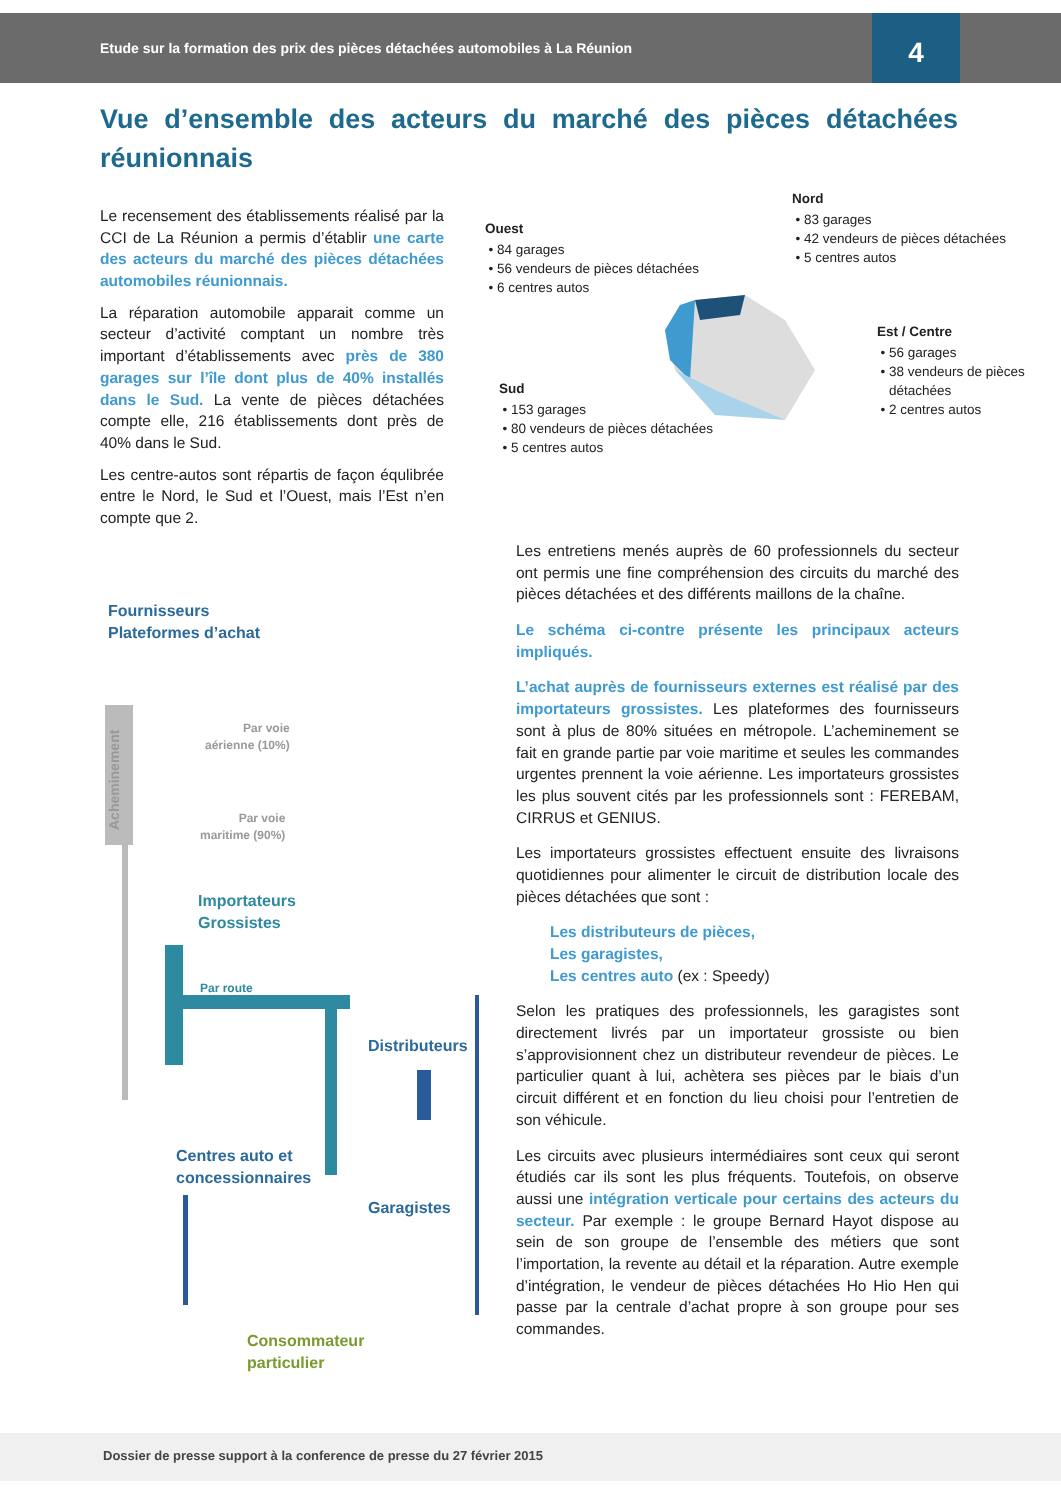Etude sur la formation des prix des pièces détachées automobiles à La Réunion
4
Vue d’ensemble des acteurs du marché des pièces détachées réunionnais
Le recensement des établissements réalisé par la CCI de La Réunion a permis d’établir une carte des acteurs du marché des pièces détachées automobiles réunionnais.
La réparation automobile apparait comme un secteur d’activité comptant un nombre très important d’établissements avec près de 380 garages sur l’île dont plus de 40% installés dans le Sud. La vente de pièces détachées compte elle, 216 établissements dont près de 40% dans le Sud.
Les centre-autos sont répartis de façon équlibrée entre le Nord, le Sud et l’Ouest, mais l’Est n’en compte que 2.
Ouest
84 garages
56 vendeurs de pièces détachées
6 centres autos
Nord
83 garages
42 vendeurs de pièces détachées
5 centres autos
Est / Centre
56 garages
38 vendeurs de pièces détachées
2 centres autos
Sud
153 garages
80 vendeurs de pièces détachées
5 centres autos
Les entretiens menés auprès de 60 professionnels du secteur ont permis une fine compréhension des circuits du marché des pièces détachées et des différents maillons de la chaîne.
Le schéma ci-contre présente les principaux acteurs impliqués.
L’achat auprès de fournisseurs externes est réalisé par des importateurs grossistes. Les plateformes des fournisseurs sont à plus de 80% situées en métropole. L’acheminement se fait en grande partie par voie maritime et seules les commandes urgentes prennent la voie aérienne. Les importateurs grossistes les plus souvent cités par les professionnels sont : FEREBAM, CIRRUS et GENIUS.
Les importateurs grossistes effectuent ensuite des livraisons quotidiennes pour alimenter le circuit de distribution locale des pièces détachées que sont :
Les distributeurs de pièces,
Les garagistes,
Les centres auto (ex : Speedy)
Selon les pratiques des professionnels, les garagistes sont directement livrés par un importateur grossiste ou bien s’approvisionnent chez un distributeur revendeur de pièces. Le particulier quant à lui, achètera ses pièces par le biais d’un circuit différent et en fonction du lieu choisi pour l’entretien de son véhicule.
Les circuits avec plusieurs intermédiaires sont ceux qui seront étudiés car ils sont les plus fréquents. Toutefois, on observe aussi une intégration verticale pour certains des acteurs du secteur. Par exemple : le groupe Bernard Hayot dispose au sein de son groupe de l’ensemble des métiers que sont l’importation, la revente au détail et la réparation. Autre exemple d’intégration, le vendeur de pièces détachées Ho Hio Hen qui passe par la centrale d’achat propre à son groupe pour ses commandes.
Fournisseurs
Plateformes d’achat
Acheminement
Par voie
aérienne (10%)
Par voie
maritime (90%)
Importateurs
Grossistes
Par route
Distributeurs
Centres auto et
concessionnaires
Garagistes
Consommateur
particulier
Dossier de presse support à la conference de presse du 27 février 2015